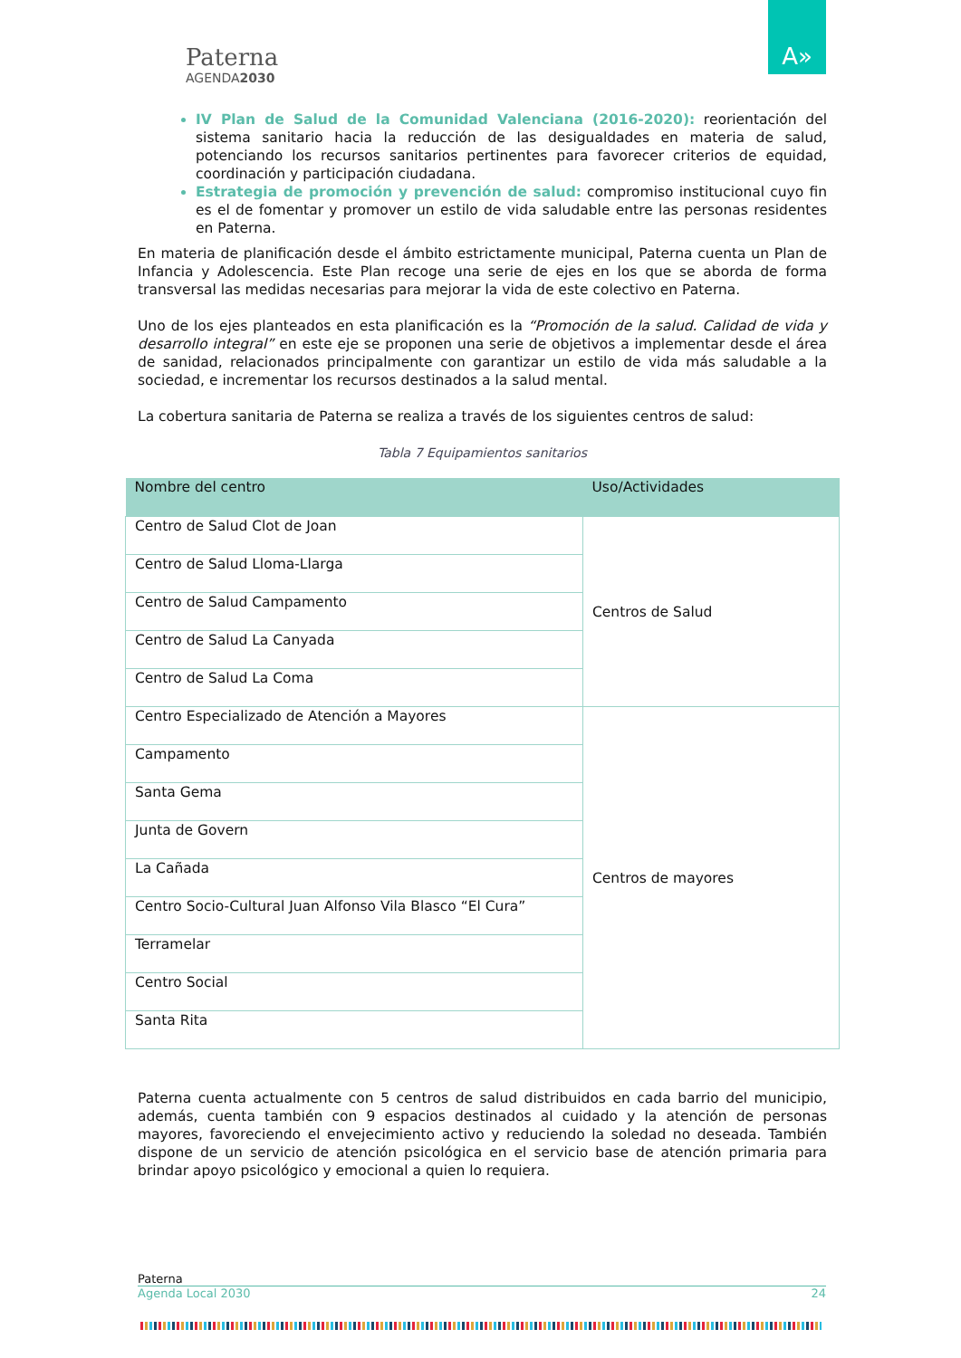Paterna
AGENDA2030
A»
IV Plan de Salud de la Comunidad Valenciana (2016-2020): reorientación del sistema sanitario hacia la reducción de las desigualdades en materia de salud, potenciando los recursos sanitarios pertinentes para favorecer criterios de equidad, coordinación y participación ciudadana.
Estrategia de promoción y prevención de salud: compromiso institucional cuyo fin es el de fomentar y promover un estilo de vida saludable entre las personas residentes en Paterna.
En materia de planificación desde el ámbito estrictamente municipal, Paterna cuenta un Plan de Infancia y Adolescencia. Este Plan recoge una serie de ejes en los que se aborda de forma transversal las medidas necesarias para mejorar la vida de este colectivo en Paterna.
Uno de los ejes planteados en esta planificación es la “Promoción de la salud. Calidad de vida y desarrollo integral” en este eje se proponen una serie de objetivos a implementar desde el área de sanidad, relacionados principalmente con garantizar un estilo de vida más saludable a la sociedad, e incrementar los recursos destinados a la salud mental.
La cobertura sanitaria de Paterna se realiza a través de los siguientes centros de salud:
Tabla 7 Equipamientos sanitarios
| Nombre del centro | Uso/Actividades |
| --- | --- |
| Centro de Salud Clot de Joan | Centros de Salud |
| Centro de Salud Lloma-Llarga | |
| Centro de Salud Campamento | |
| Centro de Salud La Canyada | |
| Centro de Salud La Coma | |
| Centro Especializado de Atención a Mayores | Centros de mayores |
| Campamento | |
| Santa Gema | |
| Junta de Govern | |
| La Cañada | |
| Centro Socio-Cultural Juan Alfonso Vila Blasco “El Cura” | |
| Terramelar | |
| Centro Social | |
| Santa Rita | |
Paterna cuenta actualmente con 5 centros de salud distribuidos en cada barrio del municipio, además, cuenta también con 9 espacios destinados al cuidado y la atención de personas mayores, favoreciendo el envejecimiento activo y reduciendo la soledad no deseada. También dispone de un servicio de atención psicológica en el servicio base de atención primaria para brindar apoyo psicológico y emocional a quien lo requiera.
Paterna
Agenda Local 2030 24